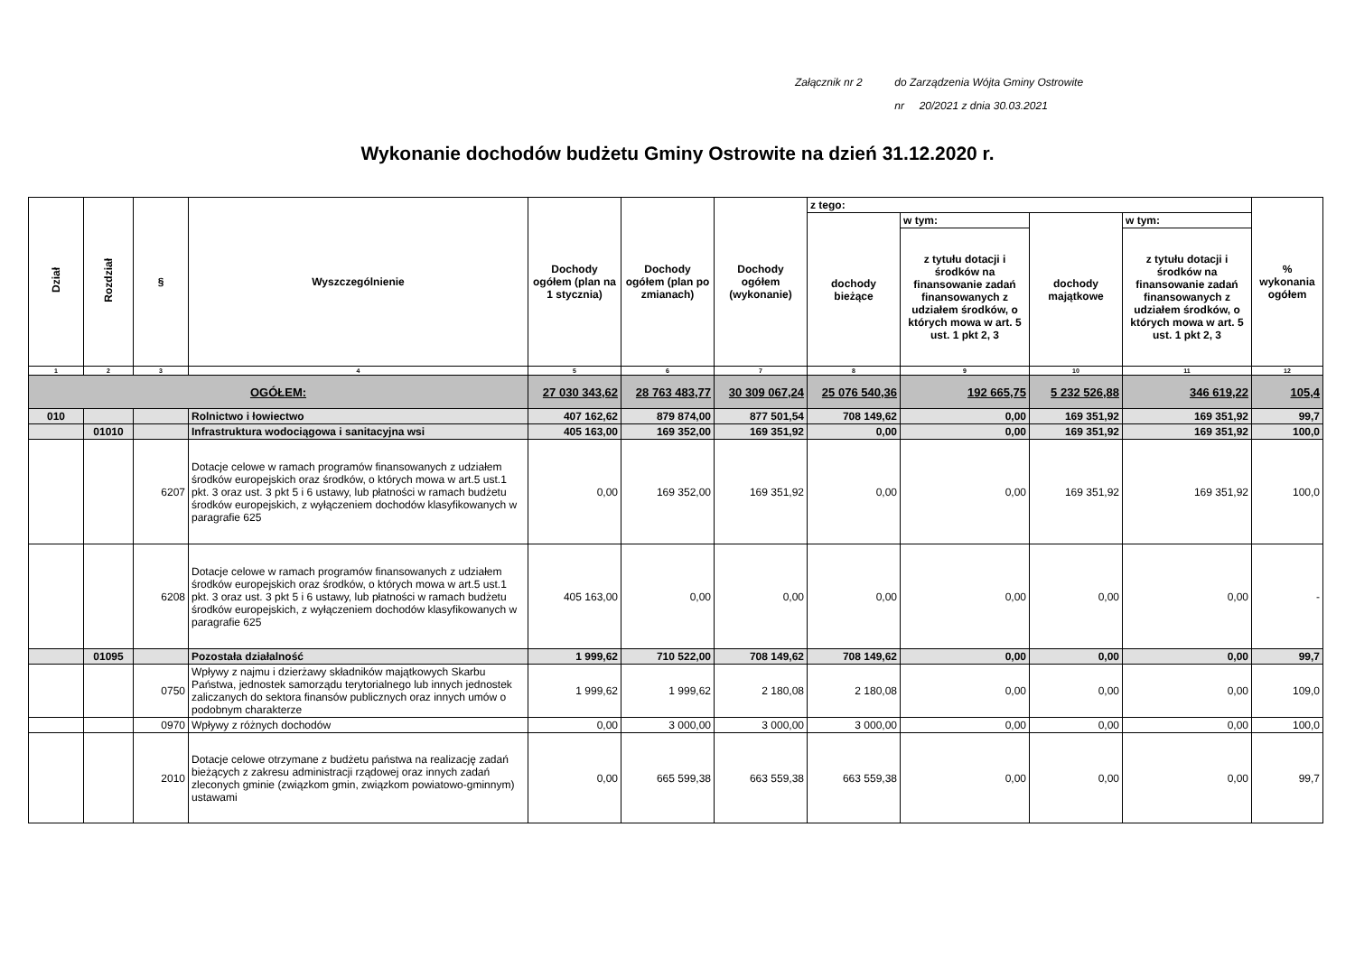Załącznik nr 2 do Zarządzenia Wójta Gminy Ostrowite
nr 20/2021 z dnia 30.03.2021
Wykonanie dochodów budżetu Gminy Ostrowite na dzień 31.12.2020 r.
| Dział | Rozdział | § | Wyszczególnienie | Dochody ogółem (plan na 1 stycznia) | Dochody ogółem (plan po zmianach) | Dochody ogółem (wykonanie) | z tego: | | | | % wykonania ogółem |
| --- | --- | --- | --- | --- | --- | --- | --- | --- | --- | --- | --- |
| | | | | | | | dochody bieżące | w tym: | dochody majątkowe | w tym: | |
| | | | | | | | | z tytułu dotacji i środków na finansowanie zadań finansowanych z udziałem środków, o których mowa w art. 5 ust. 1 pkt 2, 3 | | z tytułu dotacji i środków na finansowanie zadań finansowanych z udziałem środków, o których mowa w art. 5 ust. 1 pkt 2, 3 | |
| 1 | 2 | 3 | 4 | 5 | 6 | 7 | 8 | 9 | 10 | 11 | 12 |
| OGÓŁEM: | | | | 27 030 343,62 | 28 763 483,77 | 30 309 067,24 | 25 076 540,36 | 192 665,75 | 5 232 526,88 | 346 619,22 | 105,4 |
| 010 | | | Rolnictwo i łowiectwo | 407 162,62 | 879 874,00 | 877 501,54 | 708 149,62 | 0,00 | 169 351,92 | 169 351,92 | 99,7 |
| | 01010 | | Infrastruktura wodociągowa i sanitacyjna wsi | 405 163,00 | 169 352,00 | 169 351,92 | 0,00 | 0,00 | 169 351,92 | 169 351,92 | 100,0 |
| | | 6207 | Dotacje celowe w ramach programów finansowanych z udziałem środków europejskich oraz środków, o których mowa w art.5 ust.1 pkt. 3 oraz ust. 3 pkt 5 i 6 ustawy, lub płatności w ramach budżetu środków europejskich, z wyłączeniem dochodów klasyfikowanych w paragrafie 625 | 0,00 | 169 352,00 | 169 351,92 | 0,00 | 0,00 | 169 351,92 | 169 351,92 | 100,0 |
| | | 6208 | Dotacje celowe w ramach programów finansowanych z udziałem środków europejskich oraz środków, o których mowa w art.5 ust.1 pkt. 3 oraz ust. 3 pkt 5 i 6 ustawy, lub płatności w ramach budżetu środków europejskich, z wyłączeniem dochodów klasyfikowanych w paragrafie 625 | 405 163,00 | 0,00 | 0,00 | 0,00 | 0,00 | 0,00 | 0,00 | - |
| | 01095 | | Pozostała działalność | 1 999,62 | 710 522,00 | 708 149,62 | 708 149,62 | 0,00 | 0,00 | 0,00 | 99,7 |
| | | 0750 | Wpływy z najmu i dzierżawy składników majątkowych Skarbu Państwa, jednostek samorządu terytorialnego lub innych jednostek zaliczanych do sektora finansów publicznych oraz innych umów o podobnym charakterze | 1 999,62 | 1 999,62 | 2 180,08 | 2 180,08 | 0,00 | 0,00 | 0,00 | 109,0 |
| | | 0970 | Wpływy z różnych dochodów | 0,00 | 3 000,00 | 3 000,00 | 3 000,00 | 0,00 | 0,00 | 0,00 | 100,0 |
| | | 2010 | Dotacje celowe otrzymane z budżetu państwa na realizację zadań bieżących z zakresu administracji rządowej oraz innych zadań zleconych gminie (związkom gmin, związkom powiatowo-gminnym) ustawami | 0,00 | 665 599,38 | 663 559,38 | 663 559,38 | 0,00 | 0,00 | 0,00 | 99,7 |